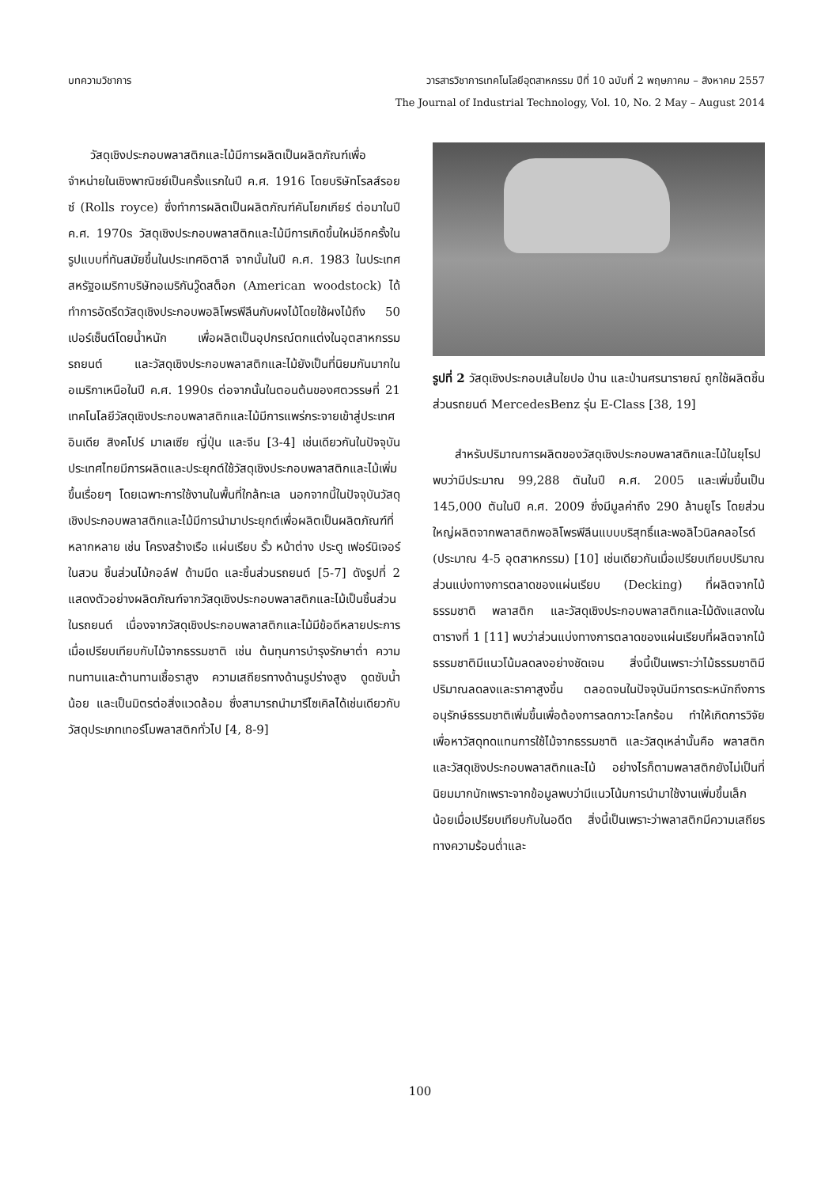บทความวิชาการ วารสารวิชาการเทคโนโลยีอุตสาหกรรม ปีที่ 10 ฉบับที่ 2 พฤษภาคม – สิงหาคม 2557
The Journal of Industrial Technology, Vol. 10, No. 2 May – August 2014
วัสดุเชิงประกอบพลาสติกและไม้มีการผลิตเป็นผลิตภัณฑ์เพื่อจำหน่ายในเชิงพาณิชย์เป็นครั้งแรกในปี ค.ศ. 1916 โดยบริษัทโรลส์รอยซ์ (Rolls royce) ซึ่งทำการผลิตเป็นผลิตภัณฑ์คันโยกเกียร์ ต่อมาในปี ค.ศ. 1970s วัสดุเชิงประกอบพลาสติกและไม้มีการเกิดขึ้นใหม่อีกครั้งในรูปแบบที่ทันสมัยขึ้นในประเทศอิตาลี จากนั้นในปี ค.ศ. 1983 ในประเทศสหรัฐอเมริกาบริษัทอเมริกันวู๊ดสต็อก (American woodstock) ได้ทำการอัดรีดวัสดุเชิงประกอบพอลิโพรพีลีนกับผงไม้โดยใช้ผงไม้ถึง 50 เปอร์เซ็นต์โดยน้ำหนัก เพื่อผลิตเป็นอุปกรณ์ตกแต่งในอุตสาหกรรมรถยนต์ และวัสดุเชิงประกอบพลาสติกและไม้ยังเป็นที่นิยมกันมากในอเมริกาเหนือในปี ค.ศ. 1990s ต่อจากนั้นในตอนต้นของศตวรรษที่ 21 เทคโนโลยีวัสดุเชิงประกอบพลาสติกและไม้มีการแพร่กระจายเข้าสู่ประเทศอินเดีย สิงคโปร์ มาเลเซีย ญี่ปุ่น และจีน [3-4] เช่นเดียวกันในปัจจุบันประเทศไทยมีการผลิตและประยุกต์ใช้วัสดุเชิงประกอบพลาสติกและไม้เพิ่มขึ้นเรื่อยๆ โดยเฉพาะการใช้งานในพื้นที่ใกล้ทะเล นอกจากนี้ในปัจจุบันวัสดุเชิงประกอบพลาสติกและไม้มีการนำมาประยุกต์เพื่อผลิตเป็นผลิตภัณฑ์ที่หลากหลาย เช่น โครงสร้างเรือ แผ่นเรียบ รั้ว หน้าต่าง ประตู เฟอร์นิเจอร์ในสวน ชิ้นส่วนไม้กอล์ฟ ด้ามมีด และชิ้นส่วนรถยนต์ [5-7] ดังรูปที่ 2 แสดงตัวอย่างผลิตภัณฑ์จากวัสดุเชิงประกอบพลาสติกและไม้เป็นชิ้นส่วนในรถยนต์ เนื่องจากวัสดุเชิงประกอบพลาสติกและไม้มีข้อดีหลายประการเมื่อเปรียบเทียบกับไม้จากธรรมชาติ เช่น ต้นทุนการบำรุงรักษาต่ำ ความทนทานและต้านทานเชื้อราสูง ความเสถียรทางด้านรูปร่างสูง ดูดซับน้ำน้อย และเป็นมิตรต่อสิ่งแวดล้อม ซึ่งสามารถนำมารีไซเคิลได้เช่นเดียวกับวัสดุประเภทเทอร์โมพลาสติกทั่วไป [4, 8-9]
รูปที่ 2 วัสดุเชิงประกอบเส้นใยปอ ป่าน และป่านศรนารายณ์ ถูกใช้ผลิตชิ้นส่วนรถยนต์ MercedesBenz รุ่น E-Class [38, 19]
สำหรับปริมาณการผลิตของวัสดุเชิงประกอบพลาสติกและไม้ในยุโรปพบว่ามีประมาณ 99,288 ตันในปี ค.ศ. 2005 และเพิ่มขึ้นเป็น 145,000 ตันในปี ค.ศ. 2009 ซึ่งมีมูลค่าถึง 290 ล้านยูโร โดยส่วนใหญ่ผลิตจากพลาสติกพอลิโพรพีลีนแบบบริสุทธิ์และพอลิไวนิลคลอไรด์ (ประมาณ 4-5 อุตสาหกรรม) [10] เช่นเดียวกันเมื่อเปรียบเทียบปริมาณส่วนแบ่งทางการตลาดของแผ่นเรียบ (Decking) ที่ผลิตจากไม้ธรรมชาติ พลาสติก และวัสดุเชิงประกอบพลาสติกและไม้ดังแสดงในตารางที่ 1 [11] พบว่าส่วนแบ่งทางการตลาดของแผ่นเรียบที่ผลิตจากไม้ธรรมชาติมีแนวโน้มลดลงอย่างชัดเจน สิ่งนี้เป็นเพราะว่าไม้ธรรมชาติมีปริมาณลดลงและราคาสูงขึ้น ตลอดจนในปัจจุบันมีการตระหนักถึงการอนุรักษ์ธรรมชาติเพิ่มขึ้นเพื่อต้องการลดภาวะโลกร้อน ทำให้เกิดการวิจัยเพื่อหาวัสดุทดแทนการใช้ไม้จากธรรมชาติ และวัสดุเหล่านั้นคือ พลาสติกและวัสดุเชิงประกอบพลาสติกและไม้ อย่างไรก็ตามพลาสติกยังไม่เป็นที่นิยมมากนักเพราะจากข้อมูลพบว่ามีแนวโน้มการนำมาใช้งานเพิ่มขึ้นเล็กน้อยเมื่อเปรียบเทียบกับในอดีต สิ่งนี้เป็นเพราะว่าพลาสติกมีความเสถียรทางความร้อนต่ำและ
100